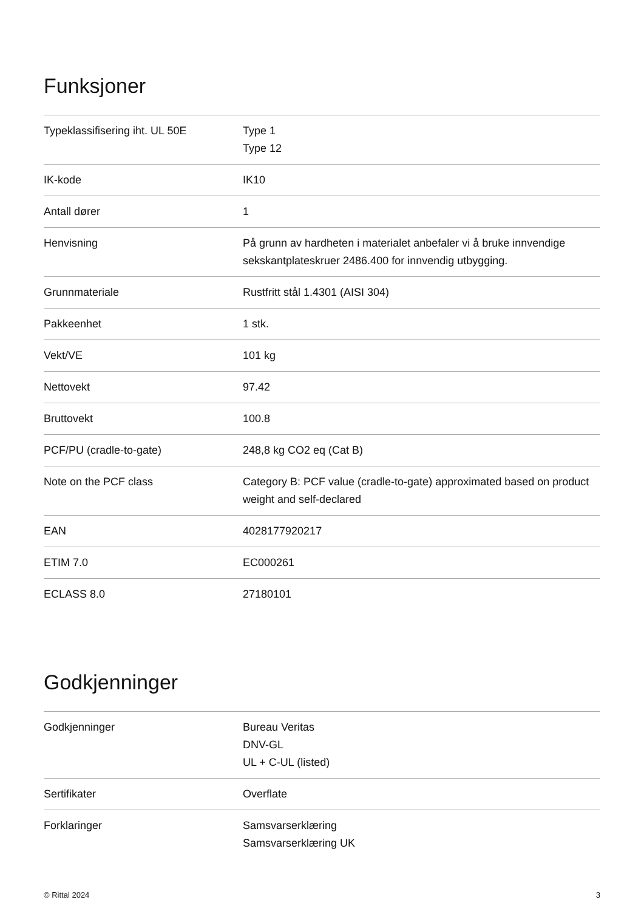Funksjoner
| Typeklassifisering iht. UL 50E | Type 1 Type 12 |
| IK-kode | IK10 |
| Antall dører | 1 |
| Henvisning | På grunn av hardheten i materialet anbefaler vi å bruke innvendige sekskantplateskruer 2486.400 for innvendig utbygging. |
| Grunnmateriale | Rustfritt stål 1.4301 (AISI 304) |
| Pakkeenhet | 1 stk. |
| Vekt/VE | 101 kg |
| Nettovekt | 97.42 |
| Bruttovekt | 100.8 |
| PCF/PU (cradle-to-gate) | 248,8 kg CO2 eq (Cat B) |
| Note on the PCF class | Category B: PCF value (cradle-to-gate) approximated based on product weight and self-declared |
| EAN | 4028177920217 |
| ETIM 7.0 | EC000261 |
| ECLASS 8.0 | 27180101 |
Godkjenninger
| Godkjenninger | Bureau Veritas DNV-GL UL + C-UL (listed) |
| Sertifikater | Overflate |
| Forklaringer | Samsvarserklæring Samsvarserklæring UK |
© Rittal 2024 3